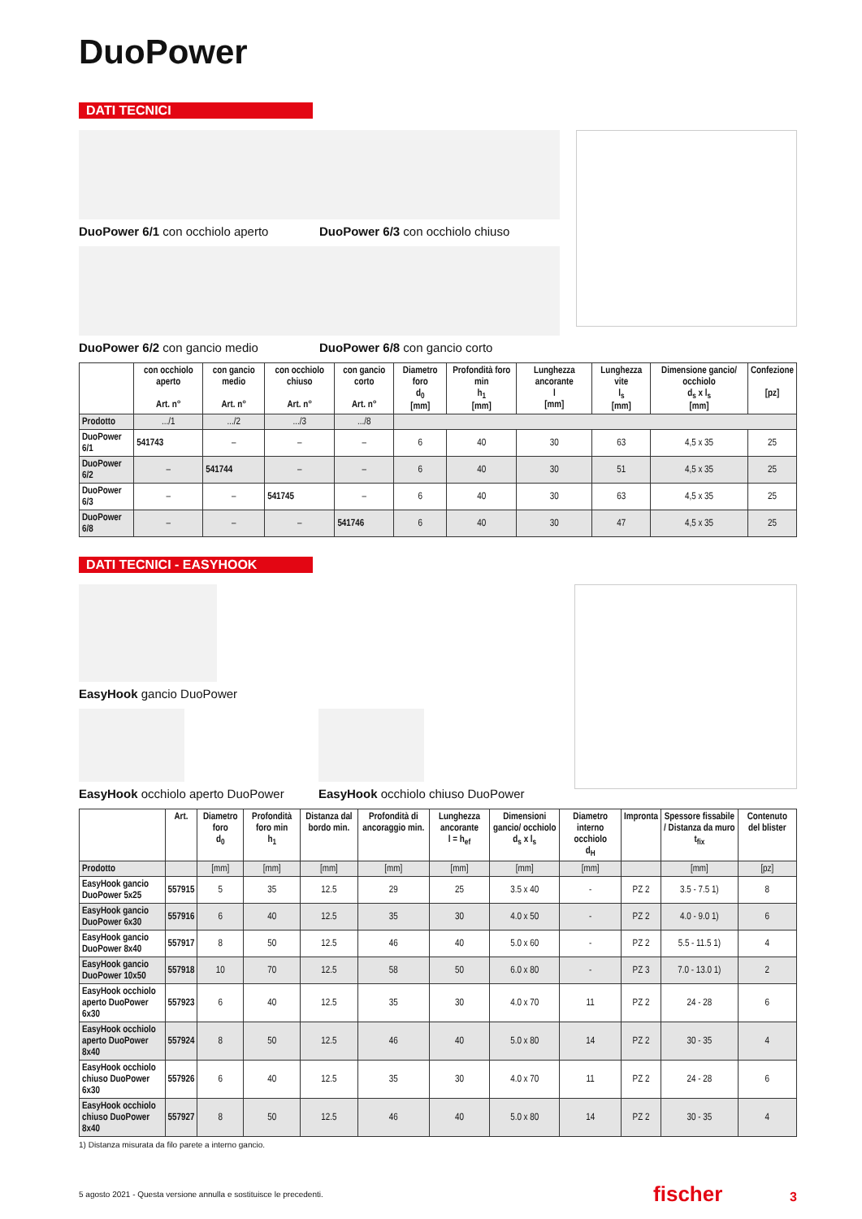DuoPower
DATI TECNICI
DuoPower 6/1 con occhiolo aperto
DuoPower 6/2 con gancio medio
DuoPower 6/3 con occhiolo chiuso
DuoPower 6/8 con gancio corto
| | con occhiolo aperto Art. n° | con gancio medio Art. n° | con occhiolo chiuso Art. n° | con gancio corto Art. n° | Diametro foro d<sub>0</sub> [mm] | Profondità foro min h<sub>1</sub> [mm] | Lunghezza ancorante l [mm] | Lunghezza vite l<sub>s</sub> [mm] | Dimensione gancio/ occhiolo d<sub>s</sub> x l<sub>s</sub> [mm] | Confezione [pz] |
| --- | --- | --- | --- | --- | --- | --- | --- | --- | --- | --- |
| Prodotto | .../1 | .../2 | .../3 | .../8 | | | | | | |
| DuoPower 6/1 | 541743 | – | – | – | 6 | 40 | 30 | 63 | 4,5 x 35 | 25 |
| DuoPower 6/2 | – | 541744 | – | – | 6 | 40 | 30 | 51 | 4,5 x 35 | 25 |
| DuoPower 6/3 | – | – | 541745 | – | 6 | 40 | 30 | 63 | 4,5 x 35 | 25 |
| DuoPower 6/8 | – | – | – | 541746 | 6 | 40 | 30 | 47 | 4,5 x 35 | 25 |
DATI TECNICI - EASYHOOK
EasyHook gancio DuoPower
EasyHook occhiolo aperto DuoPower
EasyHook occhiolo chiuso DuoPower
| | Art. | Diametro foro d<sub>0</sub> | Profondità foro min h<sub>1</sub> | Distanza dal bordo min. | Profondità di ancoraggio min. | Lunghezza ancorante l = h<sub>ef</sub> | Dimensioni gancio/ occhiolo d<sub>s</sub> x l<sub>s</sub> | Diametro interno occhiolo d<sub>H</sub> | Impronta | Spessore fissabile / Distanza da muro t<sub>fix</sub> | Contenuto del blister |
| --- | --- | --- | --- | --- | --- | --- | --- | --- | --- | --- | --- |
| Prodotto | | [mm] | [mm] | [mm] | [mm] | [mm] | [mm] | [mm] | | [mm] | [pz] |
| EasyHook gancio DuoPower 5x25 | 557915 | 5 | 35 | 12.5 | 29 | 25 | 3.5 x 40 | - | PZ 2 | 3.5 - 7.5 1) | 8 |
| EasyHook gancio DuoPower 6x30 | 557916 | 6 | 40 | 12.5 | 35 | 30 | 4.0 x 50 | - | PZ 2 | 4.0 - 9.0 1) | 6 |
| EasyHook gancio DuoPower 8x40 | 557917 | 8 | 50 | 12.5 | 46 | 40 | 5.0 x 60 | - | PZ 2 | 5.5 - 11.5 1) | 4 |
| EasyHook gancio DuoPower 10x50 | 557918 | 10 | 70 | 12.5 | 58 | 50 | 6.0 x 80 | - | PZ 3 | 7.0 - 13.0 1) | 2 |
| EasyHook occhiolo aperto DuoPower 6x30 | 557923 | 6 | 40 | 12.5 | 35 | 30 | 4.0 x 70 | 11 | PZ 2 | 24 - 28 | 6 |
| EasyHook occhiolo aperto DuoPower 8x40 | 557924 | 8 | 50 | 12.5 | 46 | 40 | 5.0 x 80 | 14 | PZ 2 | 30 - 35 | 4 |
| EasyHook occhiolo chiuso DuoPower 6x30 | 557926 | 6 | 40 | 12.5 | 35 | 30 | 4.0 x 70 | 11 | PZ 2 | 24 - 28 | 6 |
| EasyHook occhiolo chiuso DuoPower 8x40 | 557927 | 8 | 50 | 12.5 | 46 | 40 | 5.0 x 80 | 14 | PZ 2 | 30 - 35 | 4 |
1) Distanza misurata da filo parete a interno gancio.
5 agosto 2021 - Questa versione annulla e sostituisce le precedenti. fischer 3